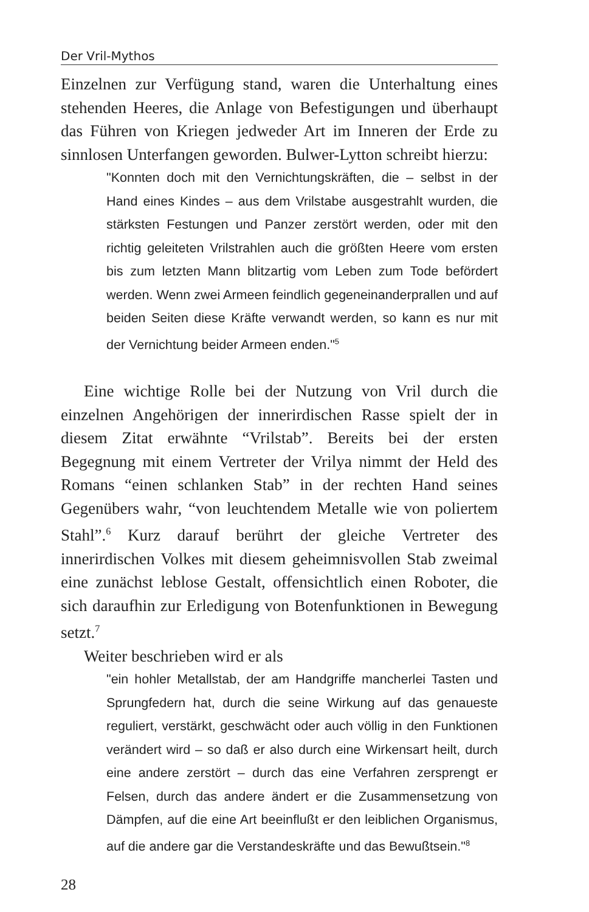Der Vril-Mythos
Einzelnen zur Verfügung stand, waren die Unterhaltung eines stehenden Heeres, die Anlage von Befestigungen und überhaupt das Führen von Kriegen jedweder Art im Inneren der Erde zu sinnlosen Unterfangen geworden. Bulwer-Lytton schreibt hierzu:
"Konnten doch mit den Vernichtungskräften, die – selbst in der Hand eines Kindes – aus dem Vrilstabe ausgestrahlt wurden, die stärksten Festungen und Panzer zerstört werden, oder mit den richtig geleiteten Vrilstrahlen auch die größten Heere vom ersten bis zum letzten Mann blitzartig vom Leben zum Tode befördert werden. Wenn zwei Armeen feindlich gegeneinanderprallen und auf beiden Seiten diese Kräfte verwandt werden, so kann es nur mit der Vernichtung beider Armeen enden."<sup>5</sup>
Eine wichtige Rolle bei der Nutzung von Vril durch die einzelnen Angehörigen der innerirdischen Rasse spielt der in diesem Zitat erwähnte “Vrilstab”. Bereits bei der ersten Begegnung mit einem Vertreter der Vrilya nimmt der Held des Romans “einen schlanken Stab” in der rechten Hand seines Gegenübers wahr, “von leuchtendem Metalle wie von poliertem Stahl”.<sup>6</sup> Kurz darauf berührt der gleiche Vertreter des innerirdischen Volkes mit diesem geheimnisvollen Stab zweimal eine zunächst leblose Gestalt, offensichtlich einen Roboter, die sich daraufhin zur Erledigung von Botenfunktionen in Bewegung setzt.<sup>7</sup>
Weiter beschrieben wird er als
"ein hohler Metallstab, der am Handgriffe mancherlei Tasten und Sprungfedern hat, durch die seine Wirkung auf das genaueste reguliert, verstärkt, geschwächt oder auch völlig in den Funktionen verändert wird – so daß er also durch eine Wirkensart heilt, durch eine andere zerstört – durch das eine Verfahren zersprengt er Felsen, durch das andere ändert er die Zusammensetzung von Dämpfen, auf die eine Art beeinflußt er den leiblichen Organismus, auf die andere gar die Verstandeskräfte und das Bewußtsein."<sup>8</sup>
28